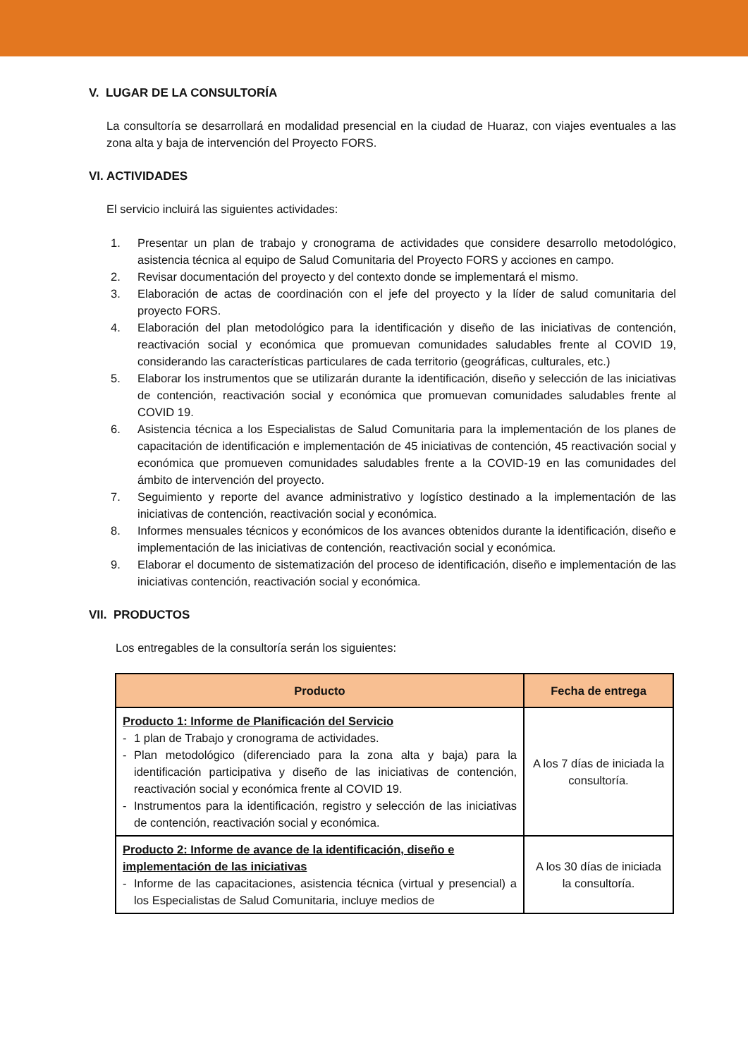V. LUGAR DE LA CONSULTORÍA
La consultoría se desarrollará en modalidad presencial en la ciudad de Huaraz, con viajes eventuales a las zona alta y baja de intervención del Proyecto FORS.
VI. ACTIVIDADES
El servicio incluirá las siguientes actividades:
1. Presentar un plan de trabajo y cronograma de actividades que considere desarrollo metodológico, asistencia técnica al equipo de Salud Comunitaria del Proyecto FORS y acciones en campo.
2. Revisar documentación del proyecto y del contexto donde se implementará el mismo.
3. Elaboración de actas de coordinación con el jefe del proyecto y la líder de salud comunitaria del proyecto FORS.
4. Elaboración del plan metodológico para la identificación y diseño de las iniciativas de contención, reactivación social y económica que promuevan comunidades saludables frente al COVID 19, considerando las características particulares de cada territorio (geográficas, culturales, etc.)
5. Elaborar los instrumentos que se utilizarán durante la identificación, diseño y selección de las iniciativas de contención, reactivación social y económica que promuevan comunidades saludables frente al COVID 19.
6. Asistencia técnica a los Especialistas de Salud Comunitaria para la implementación de los planes de capacitación de identificación e implementación de 45 iniciativas de contención, 45 reactivación social y económica que promueven comunidades saludables frente a la COVID-19 en las comunidades del ámbito de intervención del proyecto.
7. Seguimiento y reporte del avance administrativo y logístico destinado a la implementación de las iniciativas de contención, reactivación social y económica.
8. Informes mensuales técnicos y económicos de los avances obtenidos durante la identificación, diseño e implementación de las iniciativas de contención, reactivación social y económica.
9. Elaborar el documento de sistematización del proceso de identificación, diseño e implementación de las iniciativas contención, reactivación social y económica.
VII. PRODUCTOS
Los entregables de la consultoría serán los siguientes:
| Producto | Fecha de entrega |
| --- | --- |
| Producto 1: Informe de Planificación del Servicio - 1 plan de Trabajo y cronograma de actividades. - Plan metodológico (diferenciado para la zona alta y baja) para la identificación participativa y diseño de las iniciativas de contención, reactivación social y económica frente al COVID 19. - Instrumentos para la identificación, registro y selección de las iniciativas de contención, reactivación social y económica. | A los 7 días de iniciada la consultoría. |
| Producto 2: Informe de avance de la identificación, diseño e implementación de las iniciativas - Informe de las capacitaciones, asistencia técnica (virtual y presencial) a los Especialistas de Salud Comunitaria, incluye medios de | A los 30 días de iniciada la consultoría. |